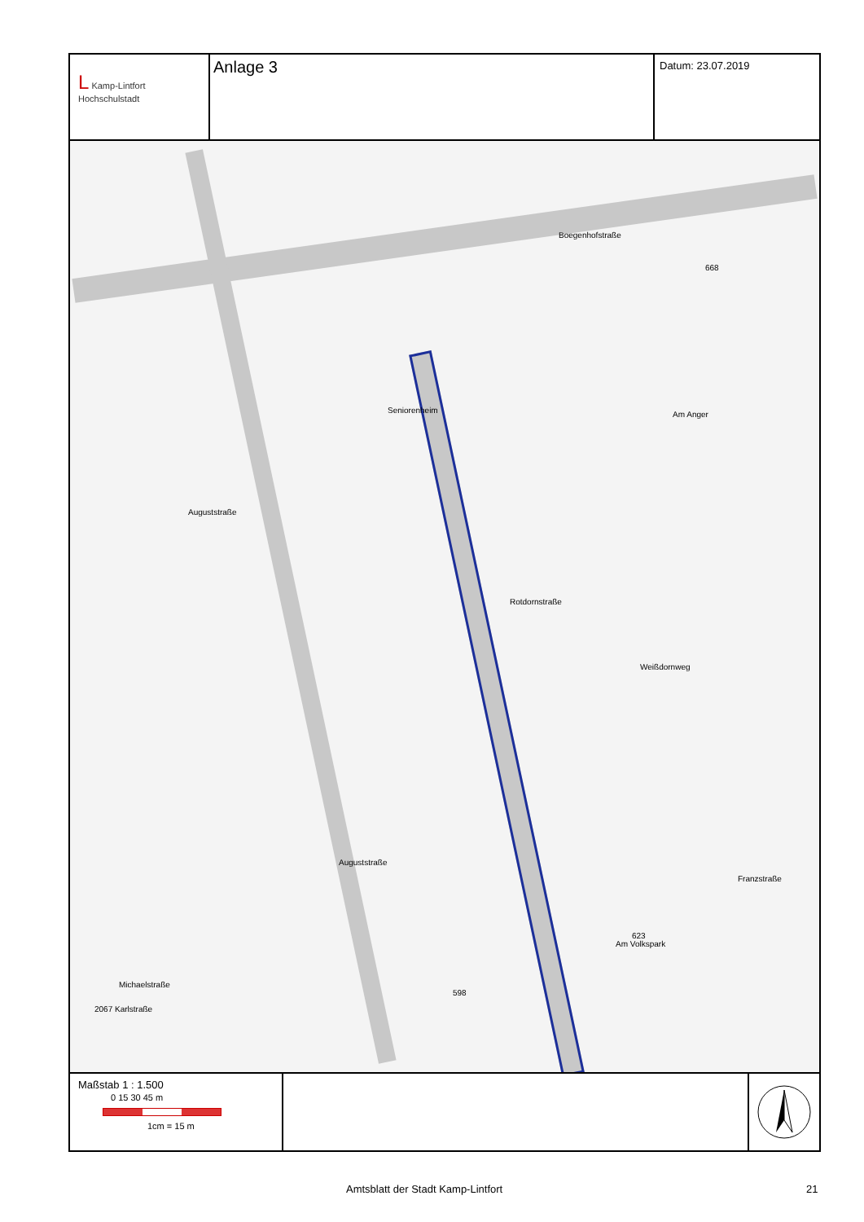L Kamp-Lintfort
Hochschulstadt
Anlage 3
Datum: 23.07.2019
Boegenhofstraße
Am Anger
Weißdornweg
Am Volkspark
Rotdornstraße
Auguststraße
Auguststraße
Michaelstraße
2067 Karlstraße
Franzstraße
Seniorenheim
623
598
668
Maßstab 1 : 1.500
0 15 30 45 m
1cm = 15 m
Amtsblatt der Stadt Kamp-Lintfort 21